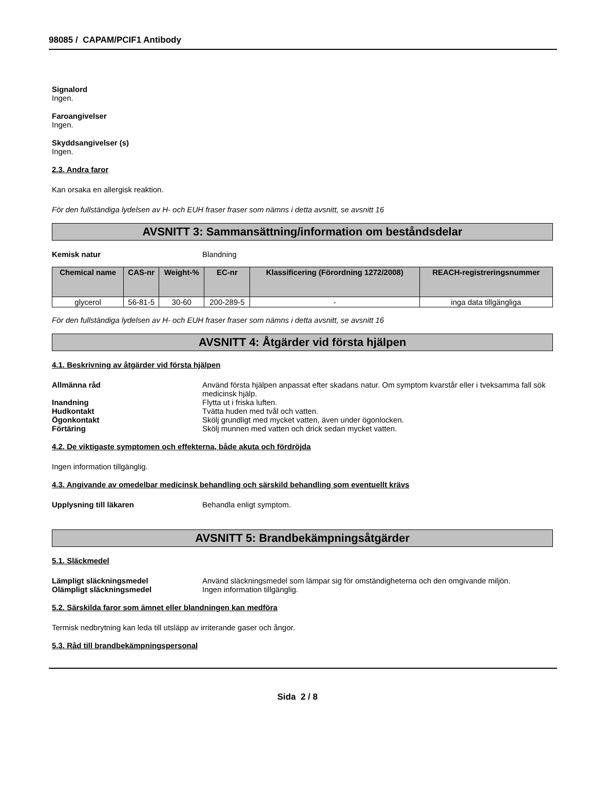98085 / CAPAM/PCIF1 Antibody
Signalord
Ingen.
Faroangivelser
Ingen.
Skyddsangivelser (s)
Ingen.
2.3. Andra faror
Kan orsaka en allergisk reaktion.
För den fullständiga lydelsen av H- och EUH fraser fraser som nämns i detta avsnitt, se avsnitt 16
AVSNITT 3: Sammansättning/information om beståndsdelar
Kemisk natur Blandning
| Chemical name | CAS-nr | Weight-% | EC-nr | Klassificering (Förordning 1272/2008) | REACH-registreringsnummer |
| --- | --- | --- | --- | --- | --- |
| glycerol | 56-81-5 | 30-60 | 200-289-5 | - | inga data tillgängliga |
För den fullständiga lydelsen av H- och EUH fraser fraser som nämns i detta avsnitt, se avsnitt 16
AVSNITT 4: Åtgärder vid första hjälpen
4.1. Beskrivning av åtgärder vid första hjälpen
Allmänna råd Använd första hjälpen anpassat efter skadans natur. Om symptom kvarstår eller i tveksamma fall sök medicinsk hjälp.
Inandning Flytta ut i friska luften.
Hudkontakt Tvätta huden med tvål och vatten.
Ögonkontakt Skölj grundligt med mycket vatten, även under ögonlocken.
Förtäring Skölj munnen med vatten och drick sedan mycket vatten.
4.2. De viktigaste symptomen och effekterna, både akuta och fördröjda
Ingen information tillgänglig.
4.3. Angivande av omedelbar medicinsk behandling och särskild behandling som eventuellt krävs
Upplysning till läkaren Behandla enligt symptom.
AVSNITT 5: Brandbekämpningsåtgärder
5.1. Släckmedel
Lämpligt släckningsmedel Använd släckningsmedel som lämpar sig för omständigheterna och den omgivande miljön.
Olämpligt släckningsmedel Ingen information tillgänglig.
5.2. Särskilda faror som ämnet eller blandningen kan medföra
Termisk nedbrytning kan leda till utsläpp av irriterande gaser och ångor.
5.3. Råd till brandbekämpningspersonal
Sida 2 / 8